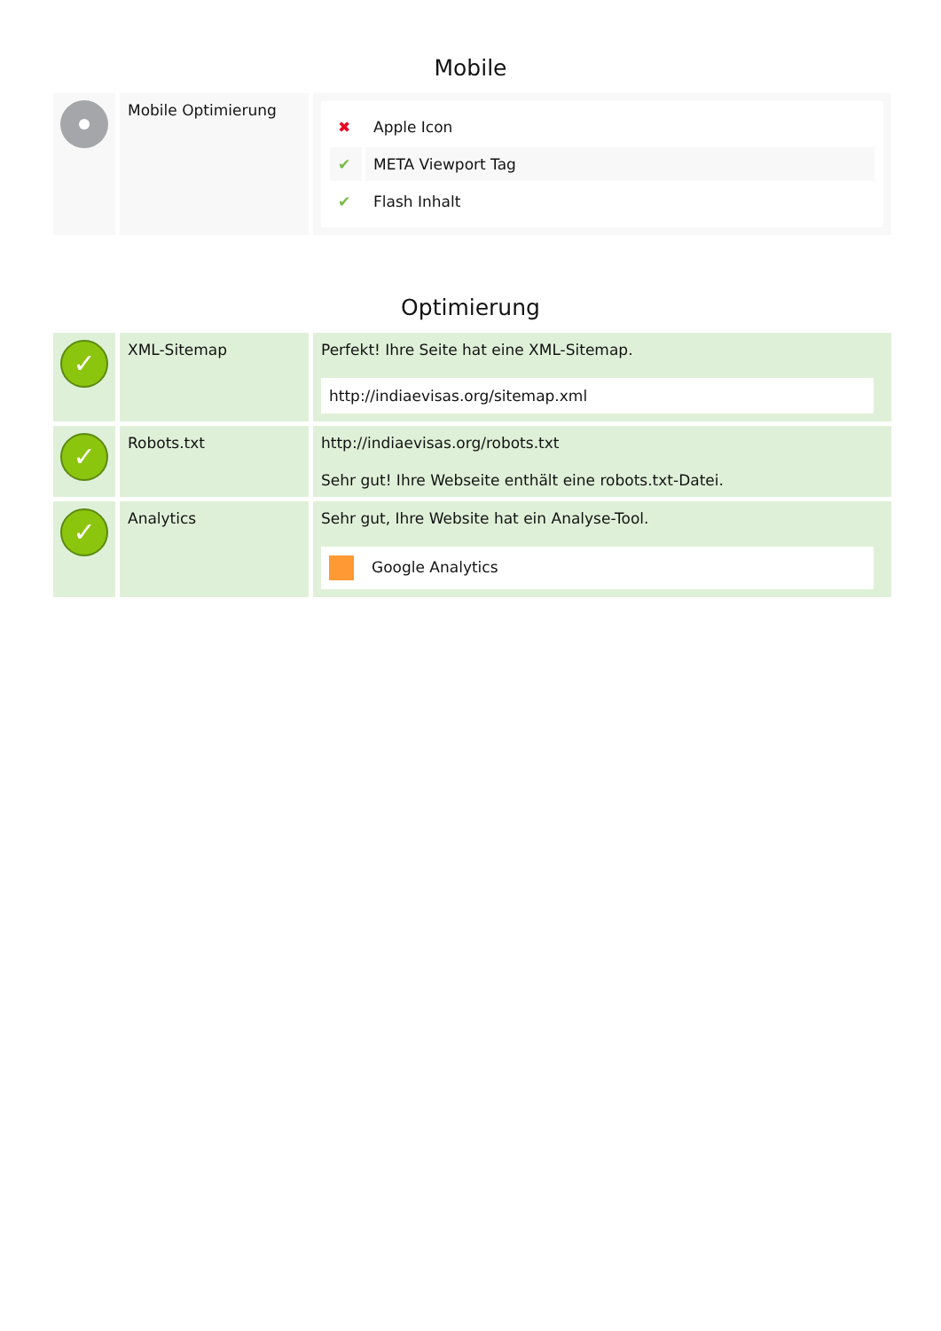Mobile
| | Mobile Optimierung | / ✖ / Apple Icon / / ✔ / META Viewport Tag / / ✔ / Flash Inhalt / |
Optimierung
| ✓ | XML-Sitemap | Perfekt! Ihre Seite hat eine XML-Sitemap. http://indiaevisas.org/sitemap.xml |
| ✓ | Robots.txt | http://indiaevisas.org/robots.txt Sehr gut! Ihre Webseite enthält eine robots.txt-Datei. |
| ✓ | Analytics | Sehr gut, Ihre Website hat ein Analyse-Tool. Google Analytics |